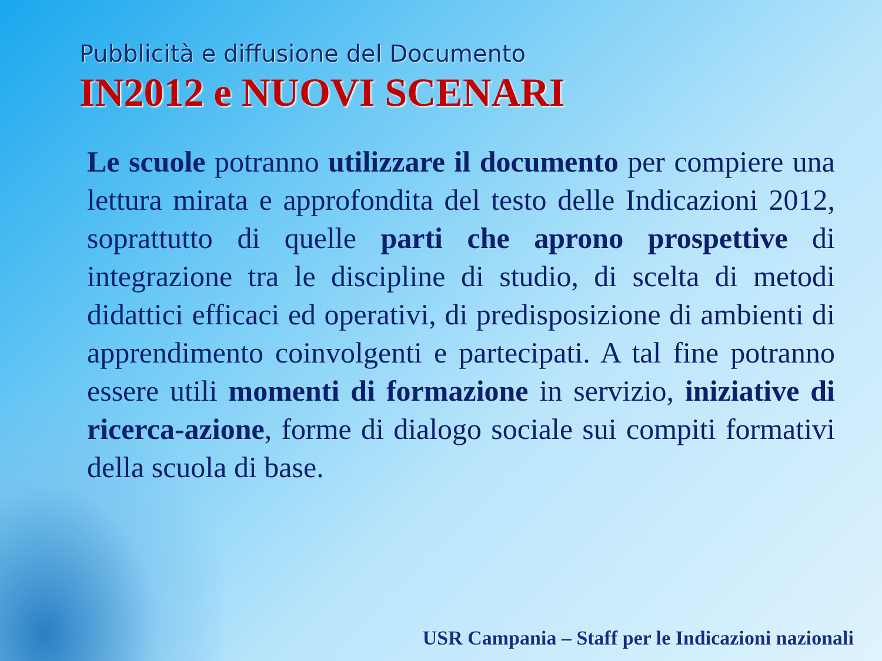Pubblicità e diffusione del Documento
IN2012 e NUOVI SCENARI
Le scuole potranno utilizzare il documento per compiere una lettura mirata e approfondita del testo delle Indicazioni 2012, soprattutto di quelle parti che aprono prospettive di integrazione tra le discipline di studio, di scelta di metodi didattici efficaci ed operativi, di predisposizione di ambienti di apprendimento coinvolgenti e partecipati. A tal fine potranno essere utili momenti di formazione in servizio, iniziative di ricerca-azione, forme di dialogo sociale sui compiti formativi della scuola di base.
USR Campania – Staff per le Indicazioni nazionali